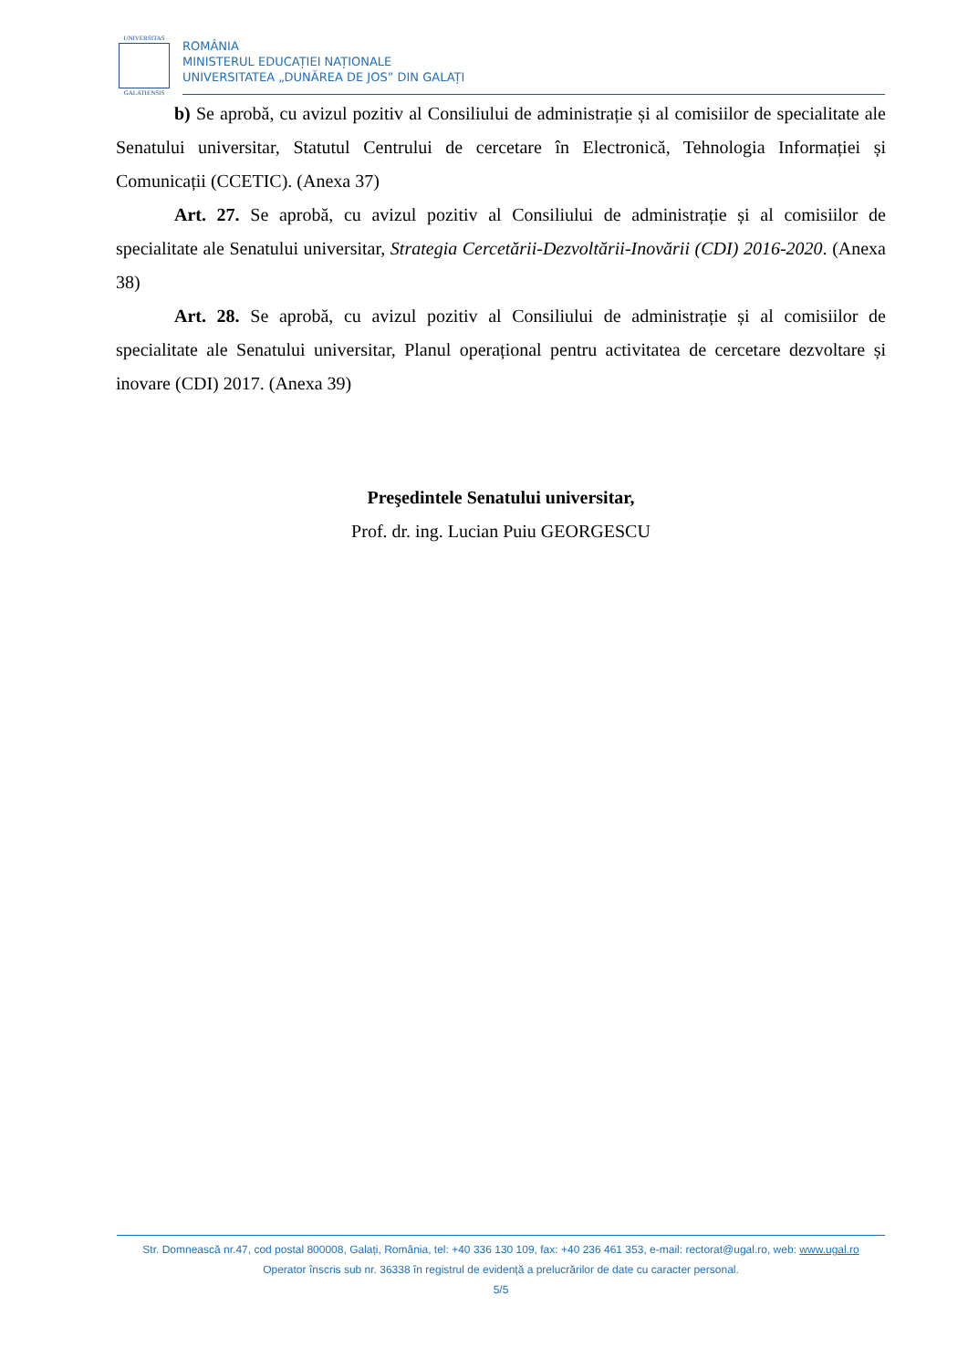UNIVERSITAS
GALATIENSIS
ROMÂNIA
MINISTERUL EDUCAȚIEI NAȚIONALE
UNIVERSITATEA „DUNĂREA DE JOS” DIN GALAȚI
b) Se aprobă, cu avizul pozitiv al Consiliului de administrație și al comisiilor de specialitate ale Senatului universitar, Statutul Centrului de cercetare în Electronică, Tehnologia Informației și Comunicații (CCETIC). (Anexa 37)
Art. 27. Se aprobă, cu avizul pozitiv al Consiliului de administrație și al comisiilor de specialitate ale Senatului universitar, Strategia Cercetării-Dezvoltării-Inovării (CDI) 2016-2020. (Anexa 38)
Art. 28. Se aprobă, cu avizul pozitiv al Consiliului de administrație și al comisiilor de specialitate ale Senatului universitar, Planul operațional pentru activitatea de cercetare dezvoltare și inovare (CDI) 2017. (Anexa 39)
Preşedintele Senatului universitar,
Prof. dr. ing. Lucian Puiu GEORGESCU
Str. Domnească nr.47, cod postal 800008, Galați, România, tel: +40 336 130 109, fax: +40 236 461 353, e-mail: rectorat@ugal.ro, web: www.ugal.ro
Operator înscris sub nr. 36338 în registrul de evidență a prelucrărilor de date cu caracter personal.
5/5